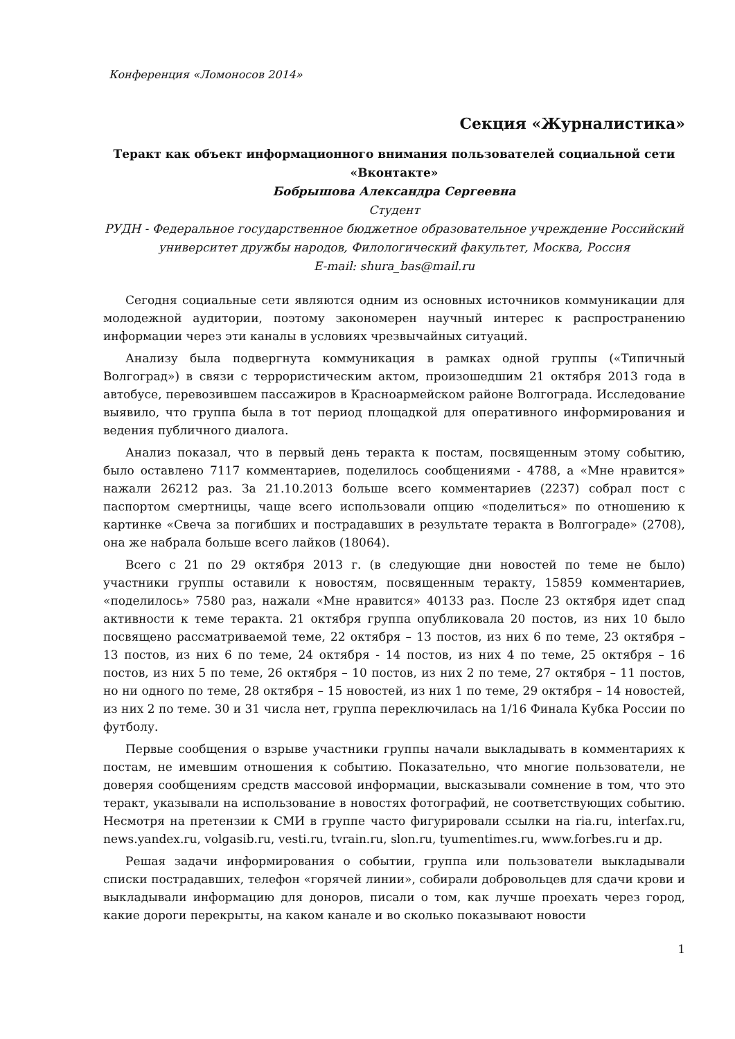Конференция «Ломоносов 2014»
Секция «Журналистика»
Теракт как объект информационного внимания пользователей социальной сети «Вконтакте»
Бобрышова Александра Сергеевна
Студент
РУДН - Федеральное государственное бюджетное образовательное учреждение Российский университет дружбы народов, Филологический факультет, Москва, Россия
E-mail: shura_bas@mail.ru
Сегодня социальные сети являются одним из основных источников коммуникации для молодежной аудитории, поэтому закономерен научный интерес к распространению информации через эти каналы в условиях чрезвычайных ситуаций.
Анализу была подвергнута коммуникация в рамках одной группы («Типичный Волгоград») в связи с террористическим актом, произошедшим 21 октября 2013 года в автобусе, перевозившем пассажиров в Красноармейском районе Волгограда. Исследование выявило, что группа была в тот период площадкой для оперативного информирования и ведения публичного диалога.
Анализ показал, что в первый день теракта к постам, посвященным этому событию, было оставлено 7117 комментариев, поделилось сообщениями - 4788, а «Мне нравится» нажали 26212 раз. За 21.10.2013 больше всего комментариев (2237) собрал пост с паспортом смертницы, чаще всего использовали опцию «поделиться» по отношению к картинке «Свеча за погибших и пострадавших в результате теракта в Волгограде» (2708), она же набрала больше всего лайков (18064).
Всего с 21 по 29 октября 2013 г. (в следующие дни новостей по теме не было) участники группы оставили к новостям, посвященным теракту, 15859 комментариев, «поделилось» 7580 раз, нажали «Мне нравится» 40133 раз. После 23 октября идет спад активности к теме теракта. 21 октября группа опубликовала 20 постов, из них 10 было посвящено рассматриваемой теме, 22 октября – 13 постов, из них 6 по теме, 23 октября – 13 постов, из них 6 по теме, 24 октября - 14 постов, из них 4 по теме, 25 октября – 16 постов, из них 5 по теме, 26 октября – 10 постов, из них 2 по теме, 27 октября – 11 постов, но ни одного по теме, 28 октября – 15 новостей, из них 1 по теме, 29 октября – 14 новостей, из них 2 по теме. 30 и 31 числа нет, группа переключилась на 1/16 Финала Кубка России по футболу.
Первые сообщения о взрыве участники группы начали выкладывать в комментариях к постам, не имевшим отношения к событию. Показательно, что многие пользователи, не доверяя сообщениям средств массовой информации, высказывали сомнение в том, что это теракт, указывали на использование в новостях фотографий, не соответствующих событию. Несмотря на претензии к СМИ в группе часто фигурировали ссылки на ria.ru, interfax.ru, news.yandex.ru, volgasib.ru, vesti.ru, tvrain.ru, slon.ru, tyumentimes.ru, www.forbes.ru и др.
Решая задачи информирования о событии, группа или пользователи выкладывали списки пострадавших, телефон «горячей линии», собирали добровольцев для сдачи крови и выкладывали информацию для доноров, писали о том, как лучше проехать через город, какие дороги перекрыты, на каком канале и во сколько показывают новости
1